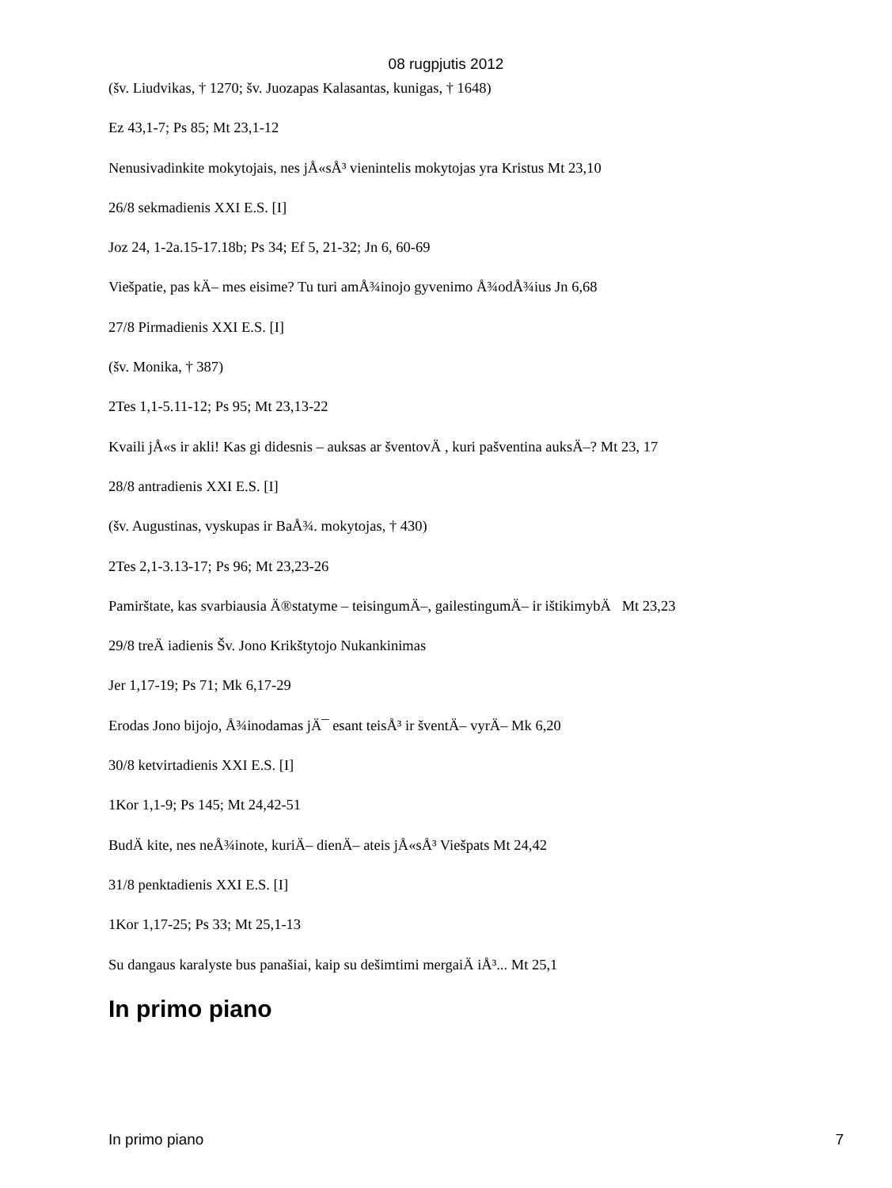08 rugpjutis 2012
(šv. Liudvikas, † 1270; šv. Juozapas Kalasantas, kunigas, † 1648)
Ez 43,1-7; Ps 85; Mt 23,1-12
Nenusivadinkite mokytojais, nes jÅ«sÅ³ vienintelis mokytojas yra Kristus Mt 23,10
26/8 sekmadienis XXI E.S. [I]
Joz 24, 1-2a.15-17.18b; Ps 34; Ef 5, 21-32; Jn 6, 60-69
Viešpatie, pas kÄ– mes eisime? Tu turi amÅ¾inojo gyvenimo Å¾odÅ¾ius Jn 6,68
27/8 Pirmadienis XXI E.S. [I]
(šv. Monika, † 387)
2Tes 1,1-5.11-12; Ps 95; Mt 23,13-22
Kvaili jÅ«s ir akli! Kas gi didesnis – auksas ar šventovÄ , kuri pašventina auksÄ–? Mt 23, 17
28/8 antradienis XXI E.S. [I]
(šv. Augustinas, vyskupas ir BaÅ¾. mokytojas, † 430)
2Tes 2,1-3.13-17; Ps 96; Mt 23,23-26
Pamirštate, kas svarbiausia Ä®statyme – teisingumÄ–, gailestingumÄ– ir ištikimybÄ Mt 23,23
29/8 treÄ iadienis Šv. Jono Krikštytojo Nukankinimas
Jer 1,17-19; Ps 71; Mk 6,17-29
Erodas Jono bijojo, Å¾inodamas jÄ¯ esant teisÅ³ ir šventÄ– vyrÄ– Mk 6,20
30/8 ketvirtadienis XXI E.S. [I]
1Kor 1,1-9; Ps 145; Mt 24,42-51
BudÄ kite, nes neÅ¾inote, kuriÄ– dienÄ– ateis jÅ«sÅ³ Viešpats Mt 24,42
31/8 penktadienis XXI E.S. [I]
1Kor 1,17-25; Ps 33; Mt 25,1-13
Su dangaus karalyste bus panašiai, kaip su dešimtimi mergaiÄ iÅ³... Mt 25,1
In primo piano
In primo piano 7